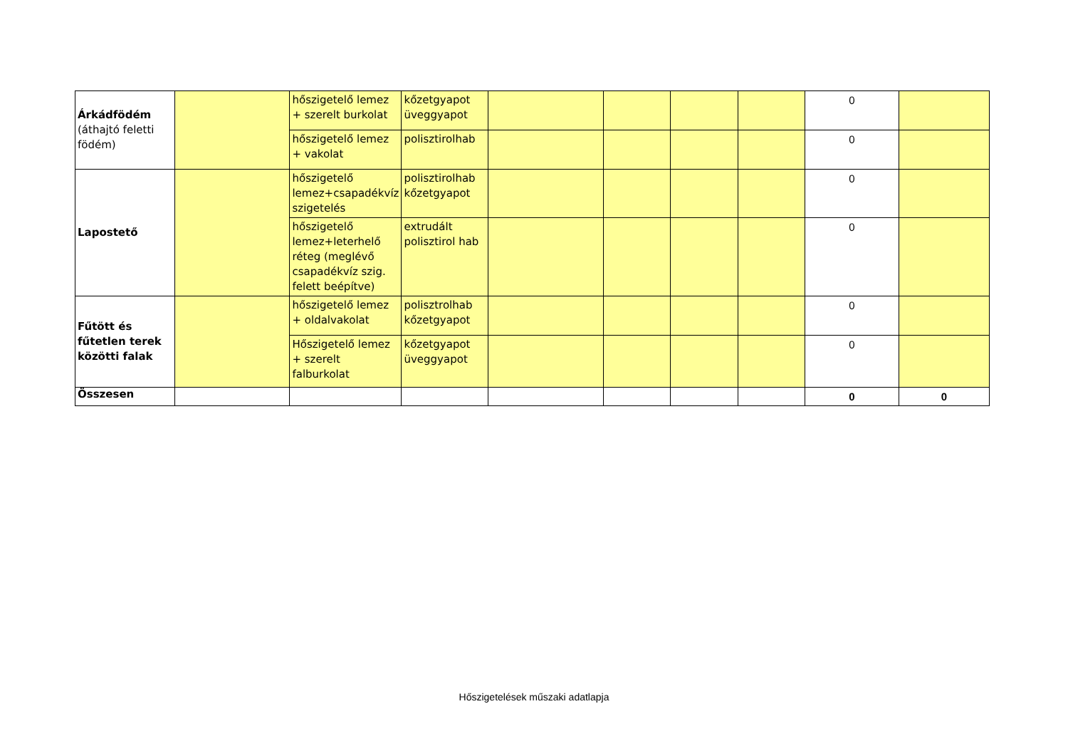| Árkádfödém (áthajtó feletti födém) | | hőszigetelő lemez + szerelt burkolat | kőzetgyapot üveggyapot | | | | | 0 | |
| | | hőszigetelő lemez + vakolat | polisztirolhab | | | | | 0 | |
| Lapostető | | hőszigetelő lemez+csapadékvíz szigetelés | polisztirolhab kőzetgyapot | | | | | 0 | |
| | | hőszigetelő lemez+leterhelő réteg (meglévő csapadékvíz szig. felett beépítve) | extrudált polisztirol hab | | | | | 0 | |
| Fűtött és fűtetlen terek közötti falak | | hőszigetelő lemez + oldalvakolat | polisztrolhab kőzetgyapot | | | | | 0 | |
| | | Hőszigetelő lemez + szerelt falburkolat | kőzetgyapot üveggyapot | | | | | 0 | |
| Összesen | | | | | | | | 0 | 0 |
Hőszigetelések műszaki adatlapja